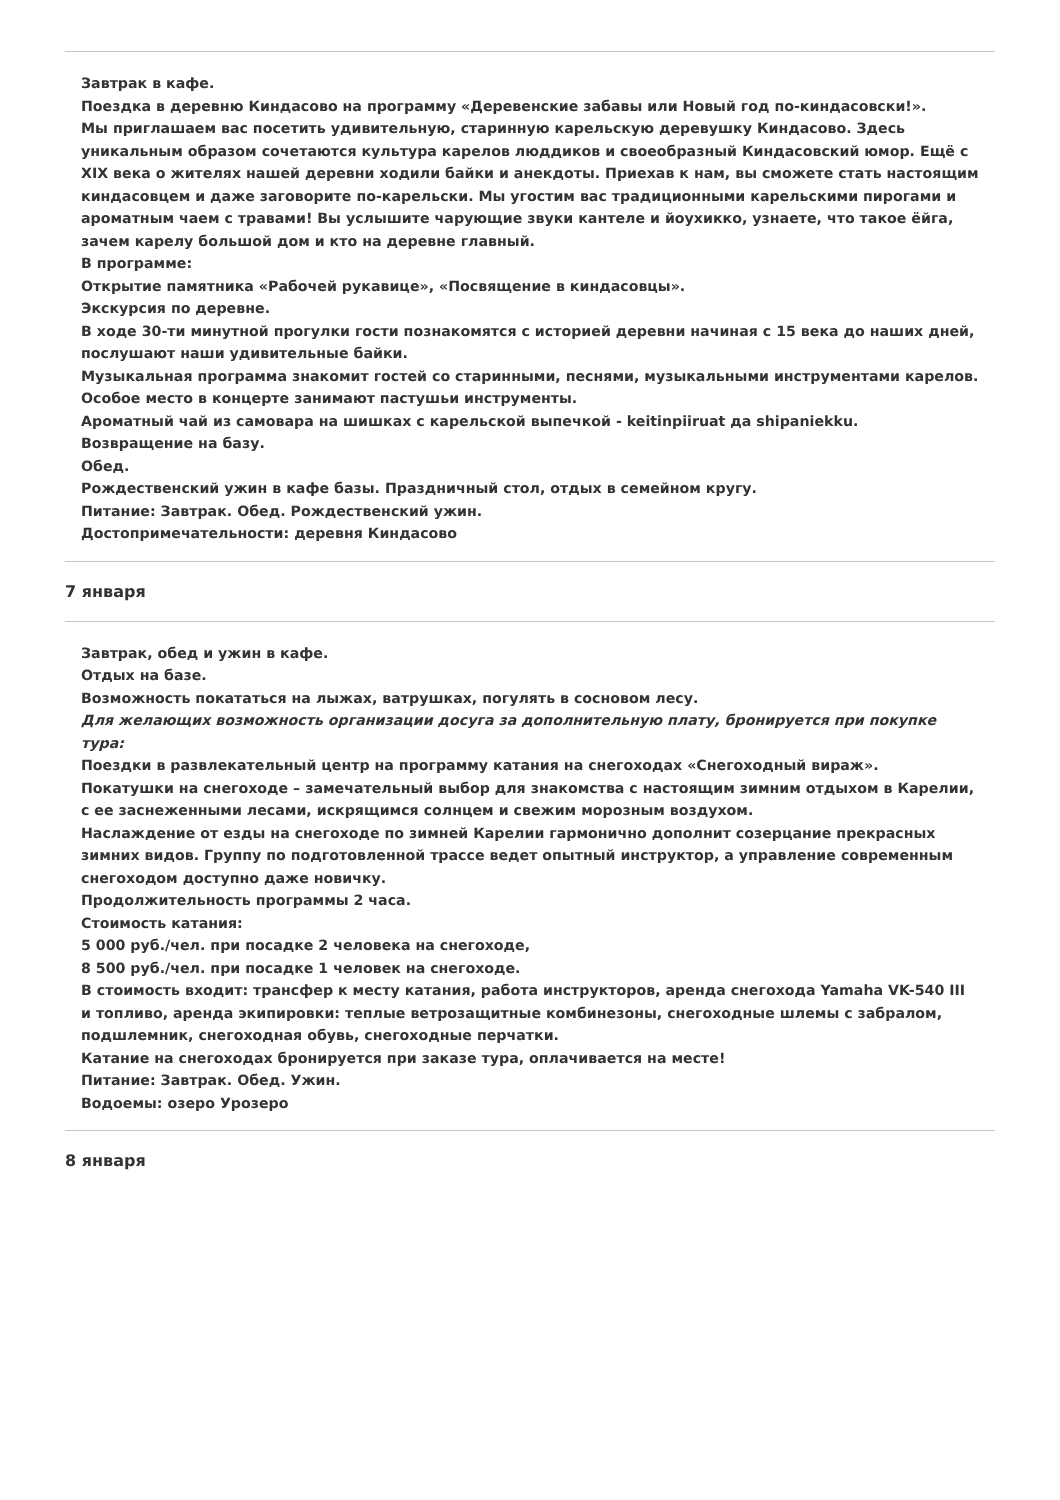Завтрак в кафе.
Поездка в деревню Киндасово на программу «Деревенские забавы или Новый год по-киндасовски!».
Мы приглашаем вас посетить удивительную, старинную карельскую деревушку Киндасово. Здесь уникальным образом сочетаются культура карелов люддиков и своеобразный Киндасовский юмор. Ещё с XIX века о жителях нашей деревни ходили байки и анекдоты. Приехав к нам, вы сможете стать настоящим киндасовцем и даже заговорите по-карельски. Мы угостим вас традиционными карельскими пирогами и ароматным чаем с травами! Вы услышите чарующие звуки кантеле и йоухикко, узнаете, что такое ёйга, зачем карелу большой дом и кто на деревне главный.
В программе:
Открытие памятника «Рабочей рукавице», «Посвящение в киндасовцы».
Экскурсия по деревне.
В ходе 30-ти минутной прогулки гости познакомятся с историей деревни начиная с 15 века до наших дней, послушают наши удивительные байки.
Музыкальная программа знакомит гостей со старинными, песнями, музыкальными инструментами карелов. Особое место в концерте занимают пастушьи инструменты.
Ароматный чай из самовара на шишках с карельской выпечкой - keitinpiiruat да shipaniekku.
Возвращение на базу.
Обед.
Рождественский ужин в кафе базы. Праздничный стол, отдых в семейном кругу.
Питание: Завтрак. Обед. Рождественский ужин.
Достопримечательности: деревня Киндасово
7 января
Завтрак, обед и ужин в кафе.
Отдых на базе.
Возможность покататься на лыжах, ватрушках, погулять в сосновом лесу.
Для желающих возможность организации досуга за дополнительную плату, бронируется при покупке тура:
Поездки в развлекательный центр на программу катания на снегоходах «Снегоходный вираж».
Покатушки на снегоходе – замечательный выбор для знакомства с настоящим зимним отдыхом в Карелии, с ее заснеженными лесами, искрящимся солнцем и свежим морозным воздухом.
Наслаждение от езды на снегоходе по зимней Карелии гармонично дополнит созерцание прекрасных зимних видов. Группу по подготовленной трассе ведет опытный инструктор, а управление современным снегоходом доступно даже новичку.
Продолжительность программы 2 часа.
Стоимость катания:
5 000 руб./чел. при посадке 2 человека на снегоходе,
8 500 руб./чел. при посадке 1 человек на снегоходе.
В стоимость входит: трансфер к месту катания, работа инструкторов, аренда снегохода Yamaha VK-540 III и топливо, аренда экипировки: теплые ветрозащитные комбинезоны, снегоходные шлемы с забралом, подшлемник, снегоходная обувь, снегоходные перчатки.
Катание на снегоходах бронируется при заказе тура, оплачивается на месте!
Питание: Завтрак. Обед. Ужин.
Водоемы: озеро Урозеро
8 января